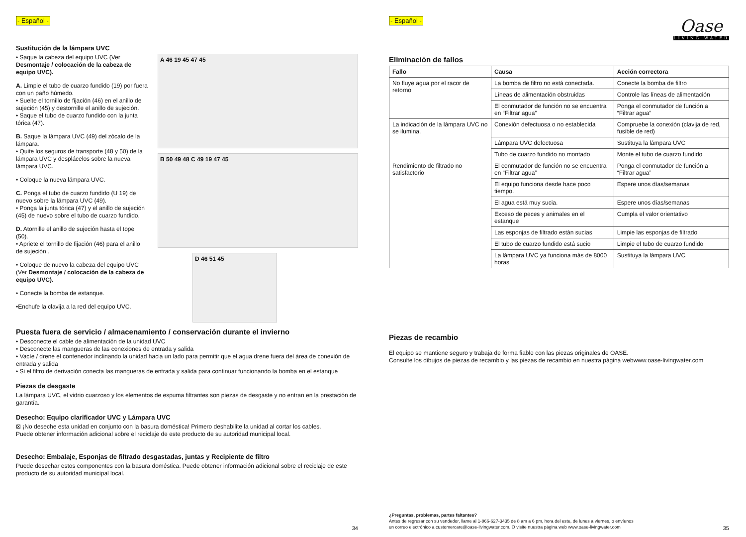- Español -
Sustitución de la lámpara UVC
• Saque la cabeza del equipo UVC (Ver Desmontaje / colocación de la cabeza de equipo UVC).
A. Limpie el tubo de cuarzo fundido (19) por fuera con un paño húmedo.
• Suelte el tornillo de fijación (46) en el anillo de sujeción (45) y destornille el anillo de sujeción.
• Saque el tubo de cuarzo fundido con la junta tórica (47).
B. Saque la lámpara UVC (49) del zócalo de la lámpara.
• Quite los seguros de transporte (48 y 50) de la lámpara UVC y desplácelos sobre la nueva lámpara UVC.
• Coloque la nueva lámpara UVC.
C. Ponga el tubo de cuarzo fundido (U 19) de nuevo sobre la lámpara UVC (49).
• Ponga la junta tórica (47) y el anillo de sujeción (45) de nuevo sobre el tubo de cuarzo fundido.
D. Atornille el anillo de sujeción hasta el tope (50).
• Apriete el tornillo de fijación (46) para el anillo de sujeción .
• Coloque de nuevo la cabeza del equipo UVC (Ver Desmontaje / colocación de la cabeza de equipo UVC).
• Conecte la bomba de estanque.
•Enchufe la clavija a la red del equipo UVC.
A 46 19 45 47 45
B 50 49 48 C 49 19 47 45
D 46 51 45
Puesta fuera de servicio / almacenamiento / conservación durante el invierno
• Desconecte el cable de alimentación de la unidad UVC
• Desconecte las mangueras de las conexiones de entrada y salida
• Vacíe / drene el contenedor inclinando la unidad hacia un lado para permitir que el agua drene fuera del área de conexión de entrada y salida
• Si el filtro de derivación conecta las mangueras de entrada y salida para continuar funcionando la bomba en el estanque
Piezas de desgaste
La lámpara UVC, el vidrio cuarzoso y los elementos de espuma filtrantes son piezas de desgaste y no entran en la prestación de garantía.
Desecho: Equipo clarificador UVC y Lámpara UVC
⊠ ¡No deseche esta unidad en conjunto con la basura doméstica! Primero deshabilite la unidad al cortar los cables.
Puede obtener información adicional sobre el reciclaje de este producto de su autoridad municipal local.
Desecho: Embalaje, Esponjas de filtrado desgastadas, juntas y Recipiente de filtro
Puede desechar estos componentes con la basura doméstica. Puede obtener información adicional sobre el reciclaje de este producto de su autoridad municipal local.
34
Oase
LIVING WATER
- Español -
Eliminación de fallos
| Fallo | Causa | Acción correctora |
| --- | --- | --- |
| No fluye agua por el racor de retorno | La bomba de filtro no está conectada. | Conecte la bomba de filtro |
| | Líneas de alimentación obstruidas | Controle las líneas de alimentación |
| | El conmutador de función no se encuentra en “Filtrar agua” | Ponga el conmutador de función a “Filtrar agua” |
| La indicación de la lámpara UVC no se ilumina. | Conexión defectuosa o no establecida | Compruebe la conexión (clavija de red, fusible de red) |
| | Lámpara UVC defectuosa | Sustituya la lámpara UVC |
| | Tubo de cuarzo fundido no montado | Monte el tubo de cuarzo fundido |
| Rendimiento de filtrado no satisfactorio | El conmutador de función no se encuentra en “Filtrar agua” | Ponga el conmutador de función a “Filtrar agua” |
| | El equipo funciona desde hace poco tiempo. | Espere unos días/semanas |
| | El agua está muy sucia. | Espere unos días/semanas |
| | Exceso de peces y animales en el estanque | Cumpla el valor orientativo |
| | Las esponjas de filtrado están sucias | Limpie las esponjas de filtrado |
| | El tubo de cuarzo fundido está sucio | Limpie el tubo de cuarzo fundido |
| | La lámpara UVC ya funciona más de 8000 horas | Sustituya la lámpara UVC |
Piezas de recambio
El equipo se mantiene seguro y trabaja de forma fiable con las piezas originales de OASE.
Consulte los dibujos de piezas de recambio y las piezas de recambio en nuestra página webwww.oase-livingwater.com
¿Preguntas, problemas, partes faltantes?
Antes de regresar con su vendedor, llame al 1-866-627-3435 de 8 am a 6 pm, hora del este, de lunes a viernes, o envíenos
un correo electrónico a customercare@oase-livingwater.com. O visite nuestra página web www.oase-livingwater.com
35